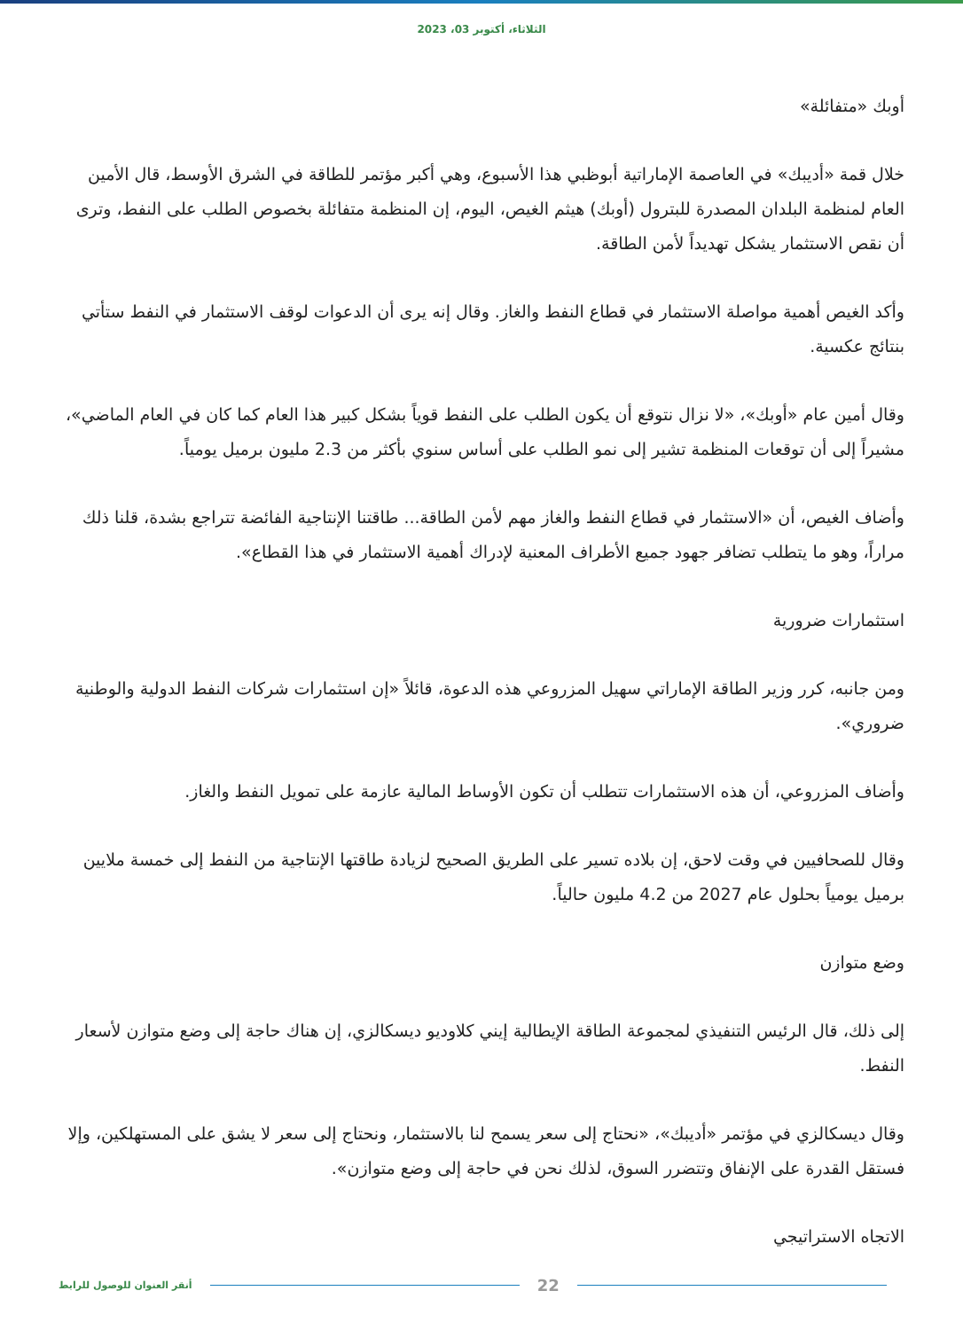الثلاثاء، أكتوبر 03، 2023
أوبك «متفائلة»
خلال قمة «أديبك» في العاصمة الإماراتية أبوظبي هذا الأسبوع، وهي أكبر مؤتمر للطاقة في الشرق الأوسط، قال الأمين العام لمنظمة البلدان المصدرة للبترول (أوبك) هيثم الغيص، اليوم، إن المنظمة متفائلة بخصوص الطلب على النفط، وترى أن نقص الاستثمار يشكل تهديداً لأمن الطاقة.
وأكد الغيص أهمية مواصلة الاستثمار في قطاع النفط والغاز. وقال إنه يرى أن الدعوات لوقف الاستثمار في النفط ستأتي بنتائج عكسية.
وقال أمين عام «أوبك»، «لا نزال نتوقع أن يكون الطلب على النفط قوياً بشكل كبير هذا العام كما كان في العام الماضي»، مشيراً إلى أن توقعات المنظمة تشير إلى نمو الطلب على أساس سنوي بأكثر من 2.3 مليون برميل يومياً.
وأضاف الغيص، أن «الاستثمار في قطاع النفط والغاز مهم لأمن الطاقة... طاقتنا الإنتاجية الفائضة تتراجع بشدة، قلنا ذلك مراراً، وهو ما يتطلب تضافر جهود جميع الأطراف المعنية لإدراك أهمية الاستثمار في هذا القطاع».
استثمارات ضرورية
ومن جانبه، كرر وزير الطاقة الإماراتي سهيل المزروعي هذه الدعوة، قائلاً «إن استثمارات شركات النفط الدولية والوطنية ضروري».
وأضاف المزروعي، أن هذه الاستثمارات تتطلب أن تكون الأوساط المالية عازمة على تمويل النفط والغاز.
وقال للصحافيين في وقت لاحق، إن بلاده تسير على الطريق الصحيح لزيادة طاقتها الإنتاجية من النفط إلى خمسة ملايين برميل يومياً بحلول عام 2027 من 4.2 مليون حالياً.
وضع متوازن
إلى ذلك، قال الرئيس التنفيذي لمجموعة الطاقة الإيطالية إيني كلاوديو ديسكالزي، إن هناك حاجة إلى وضع متوازن لأسعار النفط.
وقال ديسكالزي في مؤتمر «أديبك»، «نحتاج إلى سعر يسمح لنا بالاستثمار، ونحتاج إلى سعر لا يشق على المستهلكين، وإلا فستقل القدرة على الإنفاق وتتضرر السوق، لذلك نحن في حاجة إلى وضع متوازن».
الاتجاه الاستراتيجي
أنقر العنوان للوصول للرابط 22